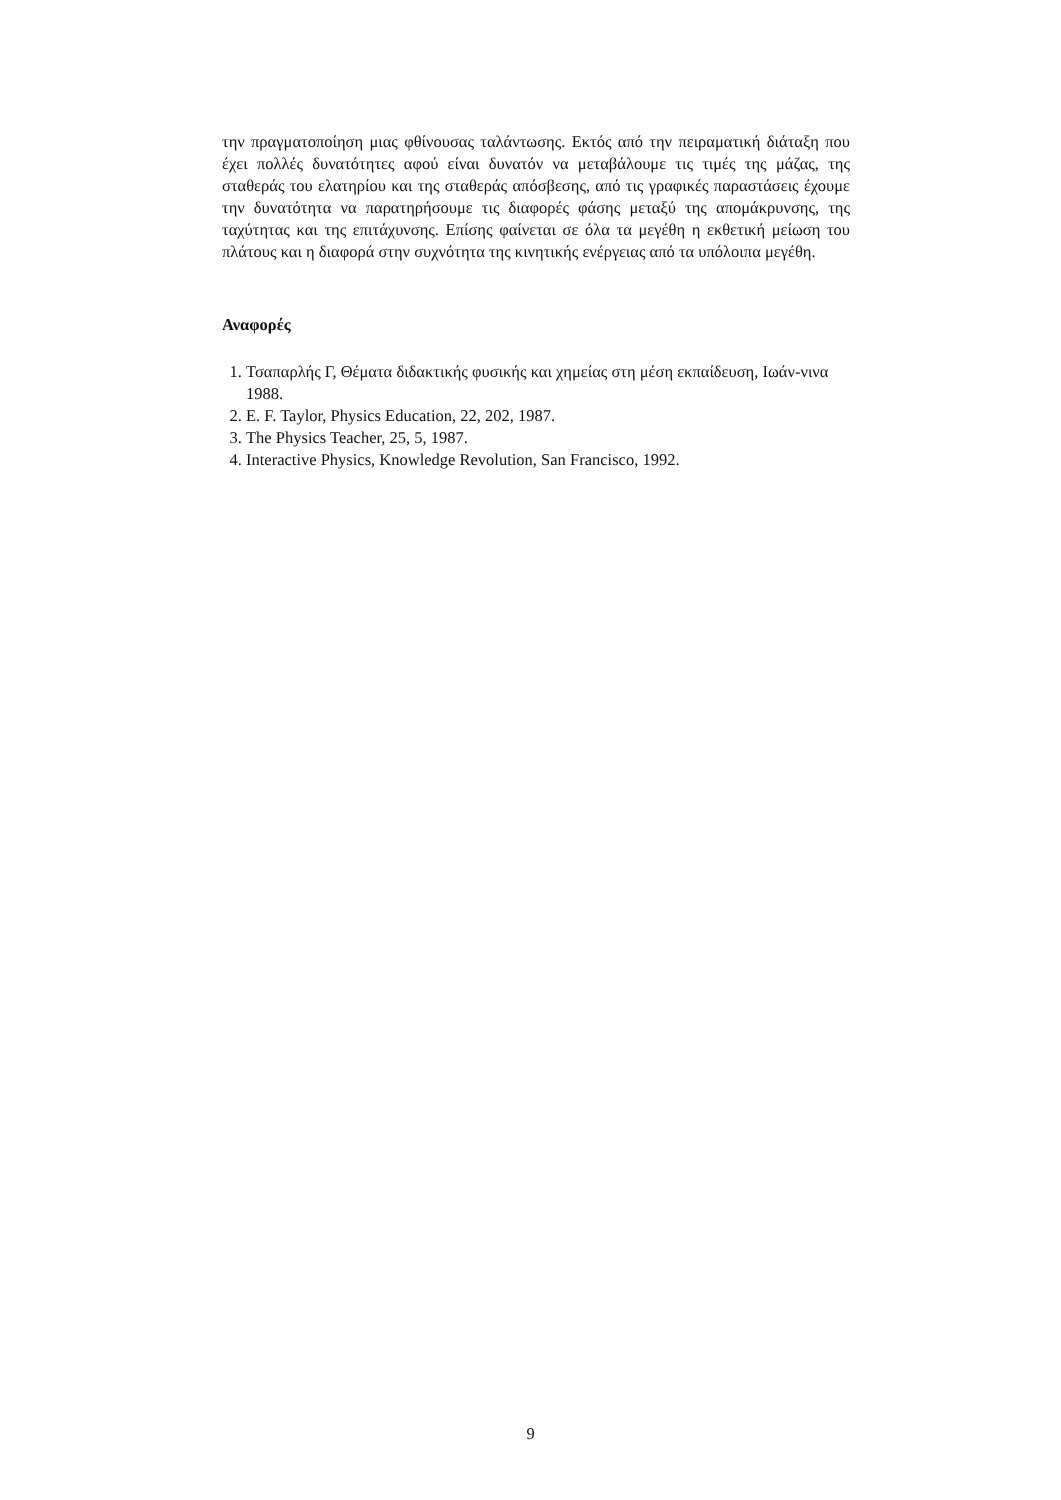την πραγματοποίηση μιας φθίνουσας ταλάντωσης. Εκτός από την πειραματική διάταξη που έχει πολλές δυνατότητες αφού είναι δυνατόν να μεταβάλουμε τις τιμές της μάζας, της σταθεράς του ελατηρίου και της σταθεράς απόσβεσης, από τις γραφικές παραστάσεις έχουμε την δυνατότητα να παρατηρήσουμε τις διαφορές φάσης μεταξύ της απομάκρυνσης, της ταχύτητας και της επιτάχυνσης. Επίσης φαίνεται σε όλα τα μεγέθη η εκθετική μείωση του πλάτους και η διαφορά στην συχνότητα της κινητικής ενέργειας από τα υπόλοιπα μεγέθη.
Αναφορές
1. Τσαπαρλής Γ, Θέματα διδακτικής φυσικής και χημείας στη μέση εκπαίδευση, Ιωάν-νινα 1988.
2. E. F. Taylor, Physics Education, 22, 202, 1987.
3. The Physics Teacher, 25, 5, 1987.
4. Interactive Physics, Knowledge Revolution, San Francisco, 1992.
9